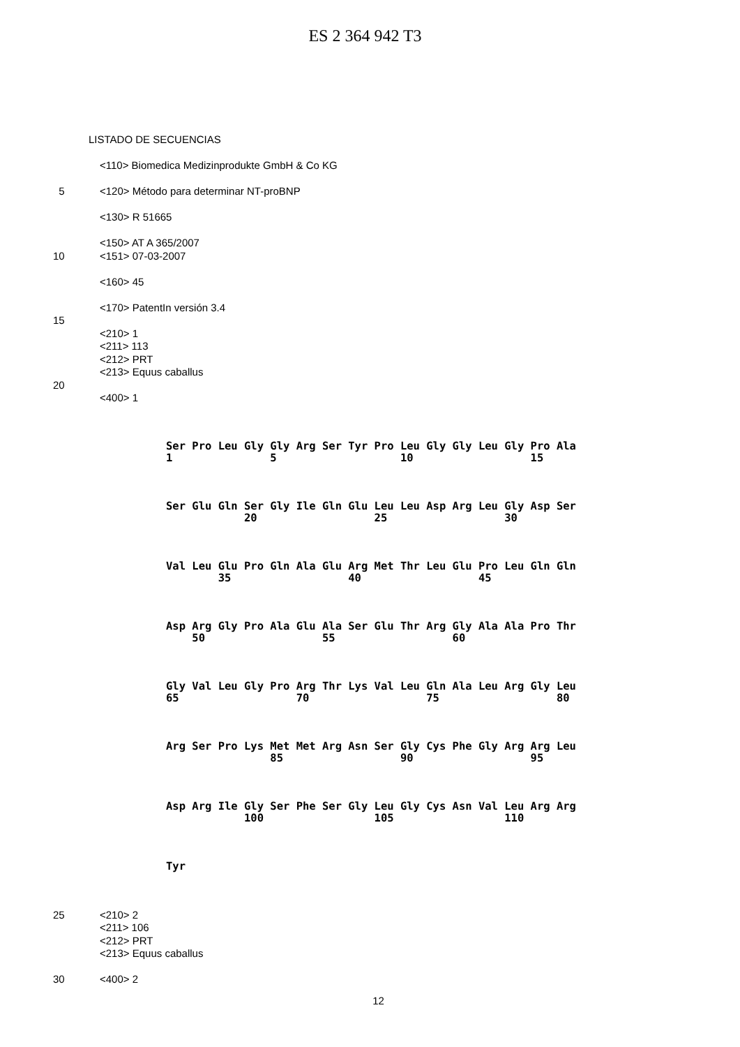ES 2 364 942 T3
LISTADO DE SECUENCIAS
<110> Biomedica Medizinprodukte GmbH & Co KG
5 <120> Método para determinar NT-proBNP
<130> R 51665
<150> AT A 365/2007
10 <151> 07-03-2007
<160> 45
<170> PatentIn versión 3.4
15
<210> 1
<211> 113
<212> PRT
<213> Equus caballus
20
<400> 1
Ser Pro Leu Gly Gly Arg Ser Tyr Pro Leu Gly Gly Leu Gly Pro Ala 1 5 10 15
Ser Glu Gln Ser Gly Ile Gln Glu Leu Leu Asp Arg Leu Gly Asp Ser 20 25 30
Val Leu Glu Pro Gln Ala Glu Arg Met Thr Leu Glu Pro Leu Gln Gln 35 40 45
Asp Arg Gly Pro Ala Glu Ala Ser Glu Thr Arg Gly Ala Ala Pro Thr 50 55 60
Gly Val Leu Gly Pro Arg Thr Lys Val Leu Gln Ala Leu Arg Gly Leu 65 70 75 80
Arg Ser Pro Lys Met Met Arg Asn Ser Gly Cys Phe Gly Arg Arg Leu 85 90 95
Asp Arg Ile Gly Ser Phe Ser Gly Leu Gly Cys Asn Val Leu Arg Arg 100 105 110
Tyr
25 <210> 2
<211> 106
<212> PRT
<213> Equus caballus
30 <400> 2
12